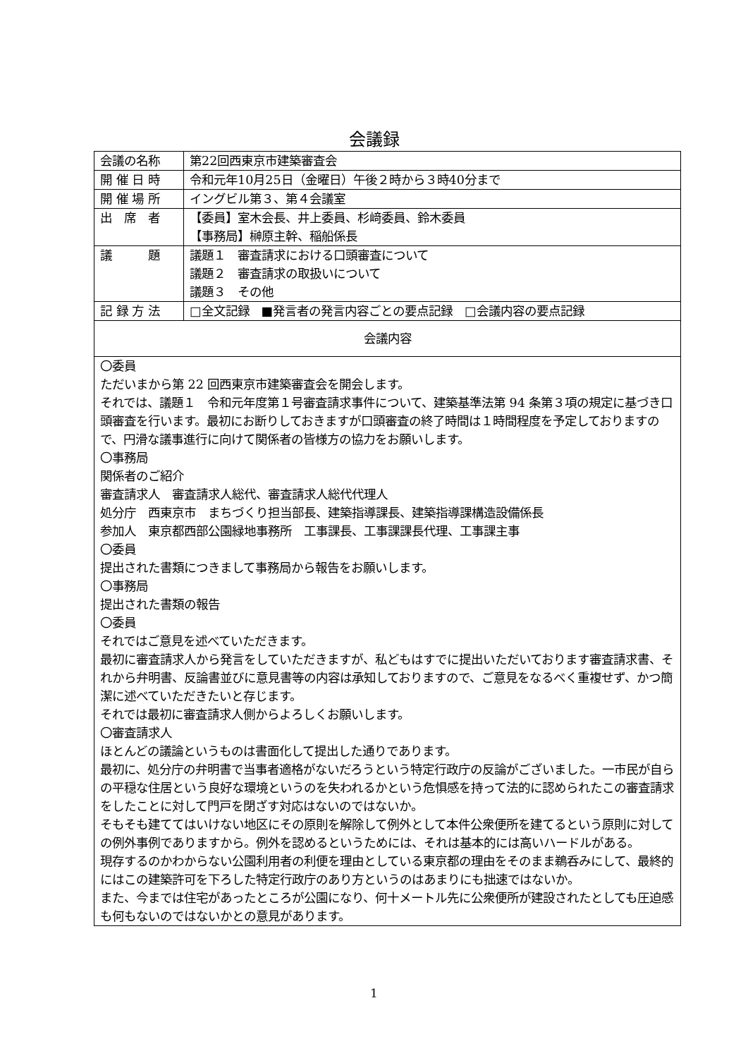会議録
| 会議の名称 | 第22回西東京市建築審査会 |
| 開 催 日 時 | 令和元年10月25日（金曜日）午後２時から３時40分まで |
| 開 催 場 所 | イングビル第３、第４会議室 |
| 出 席 者 | 【委員】室木会長、井上委員、杉﨑委員、鈴木委員 【事務局】榊原主幹、稲船係長 |
| 議 題 | 議題１ 審査請求における口頭審査について 議題２ 審査請求の取扱いについて 議題３ その他 |
| 記 録 方 法 | □全文記録 ■発言者の発言内容ごとの要点記録 □会議内容の要点記録 |
| 会議内容 | |
| 〇委員 ただいまから第 22 回西東京市建築審査会を開会します。 それでは、議題１ 令和元年度第１号審査請求事件について、建築基準法第 94 条第３項の規定に基づき口頭審査を行います。最初にお断りしておきますが口頭審査の終了時間は１時間程度を予定しておりますので、円滑な議事進行に向けて関係者の皆様方の協力をお願いします。 〇事務局 関係者のご紹介 審査請求人 審査請求人総代、審査請求人総代代理人 処分庁 西東京市 まちづくり担当部長、建築指導課長、建築指導課構造設備係長 参加人 東京都西部公園緑地事務所 工事課長、工事課課長代理、工事課主事 〇委員 提出された書類につきまして事務局から報告をお願いします。 〇事務局 提出された書類の報告 〇委員 それではご意見を述べていただきます。 最初に審査請求人から発言をしていただきますが、私どもはすでに提出いただいております審査請求書、それから弁明書、反論書並びに意見書等の内容は承知しておりますので、ご意見をなるべく重複せず、かつ簡潔に述べていただきたいと存じます。 それでは最初に審査請求人側からよろしくお願いします。 〇審査請求人 ほとんどの議論というものは書面化して提出した通りであります。 最初に、処分庁の弁明書で当事者適格がないだろうという特定行政庁の反論がございました。一市民が自らの平穏な住居という良好な環境というのを失われるかという危惧感を持って法的に認められたこの審査請求をしたことに対して門戸を閉ざす対応はないのではないか。 そもそも建ててはいけない地区にその原則を解除して例外として本件公衆便所を建てるという原則に対しての例外事例でありますから。例外を認めるというためには、それは基本的には高いハードルがある。 現存するのかわからない公園利用者の利便を理由としている東京都の理由をそのまま鵜呑みにして、最終的にはこの建築許可を下ろした特定行政庁のあり方というのはあまりにも拙速ではないか。 また、今までは住宅があったところが公園になり、何十メートル先に公衆便所が建設されたとしても圧迫感も何もないのではないかとの意見があります。 | |
1